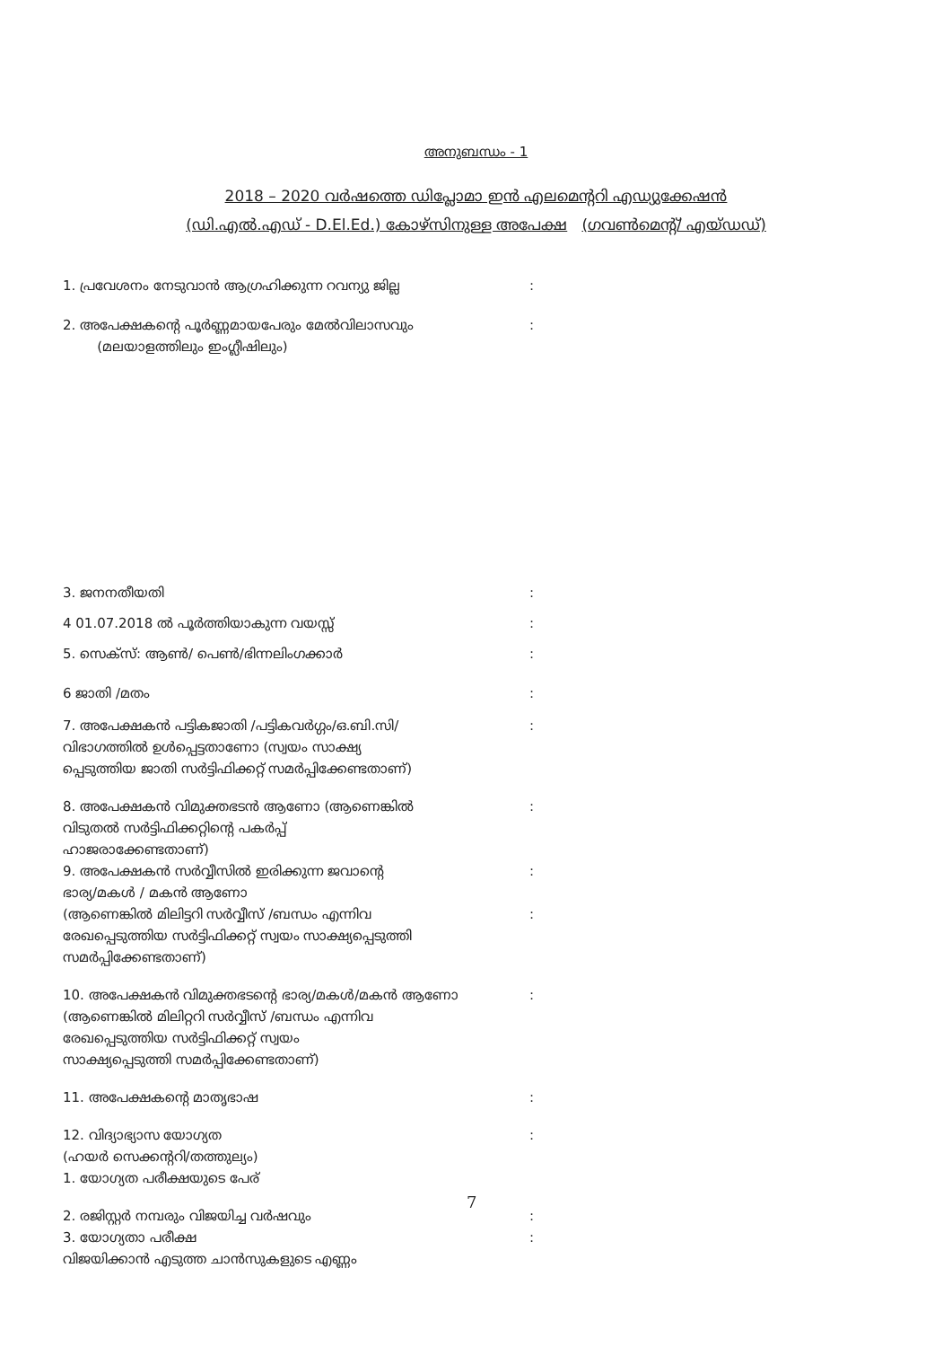അനുബന്ധം - 1
2018 – 2020 വർഷത്തെ ഡിപ്ലോമാ ഇൻ എലമെന്ററി എഡ്യുക്കേഷൻ
(ഡി.എൽ.എഡ് - D.El.Ed.) കോഴ്സിനുള്ള അപേക്ഷ (ഗവൺമെന്റ്/ എയ്ഡഡ്)
1. പ്രവേശനം നേടുവാൻ ആഗ്രഹിക്കുന്ന റവന്യു ജില്ല:
2. അപേക്ഷകന്റെ പൂർണ്ണമായപേരും മേൽവിലാസവും
(മലയാളത്തിലും ഇംഗ്ലീഷിലും):
3. ജനനതീയതി:
4 01.07.2018 ൽ പൂർത്തിയാകുന്ന വയസ്സ്:
5. സെക്സ്: ആൺ/ പെൺ/ഭിന്നലിംഗക്കാർ:
6 ജാതി /മതം:
7. അപേക്ഷകൻ പട്ടികജാതി /പട്ടികവർഗ്ഗം/ഒ.ബി.സി/
വിഭാഗത്തിൽ ഉൾപ്പെട്ടതാണോ (സ്വയം സാക്ഷ്യ
പ്പെടുത്തിയ ജാതി സർട്ടിഫിക്കറ്റ് സമർപ്പിക്കേണ്ടതാണ്):
8. അപേക്ഷകൻ വിമുക്തഭടൻ ആണോ (ആണെങ്കിൽ
വിടുതൽ സർട്ടിഫിക്കറ്റിന്റെ പകർപ്പ്
ഹാജരാക്കേണ്ടതാണ്):
9. അപേക്ഷകൻ സർവ്വീസിൽ ഇരിക്കുന്ന ജവാന്റെ
ഭാര്യ/മകൾ / മകൻ ആണോ:
(ആണെങ്കിൽ മിലിട്ടറി സർവ്വീസ് /ബന്ധം എന്നിവ
രേഖപ്പെടുത്തിയ സർട്ടിഫിക്കറ്റ് സ്വയം സാക്ഷ്യപ്പെടുത്തി
സമർപ്പിക്കേണ്ടതാണ്):
10. അപേക്ഷകൻ വിമുക്തഭടന്റെ ഭാര്യ/മകൾ/മകൻ ആണോ
(ആണെങ്കിൽ മിലിറ്ററി സർവ്വീസ് /ബന്ധം എന്നിവ
രേഖപ്പെടുത്തിയ സർട്ടിഫിക്കറ്റ് സ്വയം
സാക്ഷ്യപ്പെടുത്തി സമർപ്പിക്കേണ്ടതാണ്):
11. അപേക്ഷകന്റെ മാതൃഭാഷ:
12. വിദ്യാഭ്യാസ യോഗ്യത
(ഹയർ സെക്കന്ററി/തത്തുല്യം)
1. യോഗ്യത പരീക്ഷയുടെ പേര്:
2. രജിസ്റ്റർ നമ്പരും വിജയിച്ച വർഷവും:
3. യോഗ്യതാ പരീക്ഷ
വിജയിക്കാൻ എടുത്ത ചാൻസുകളുടെ എണ്ണം:
7